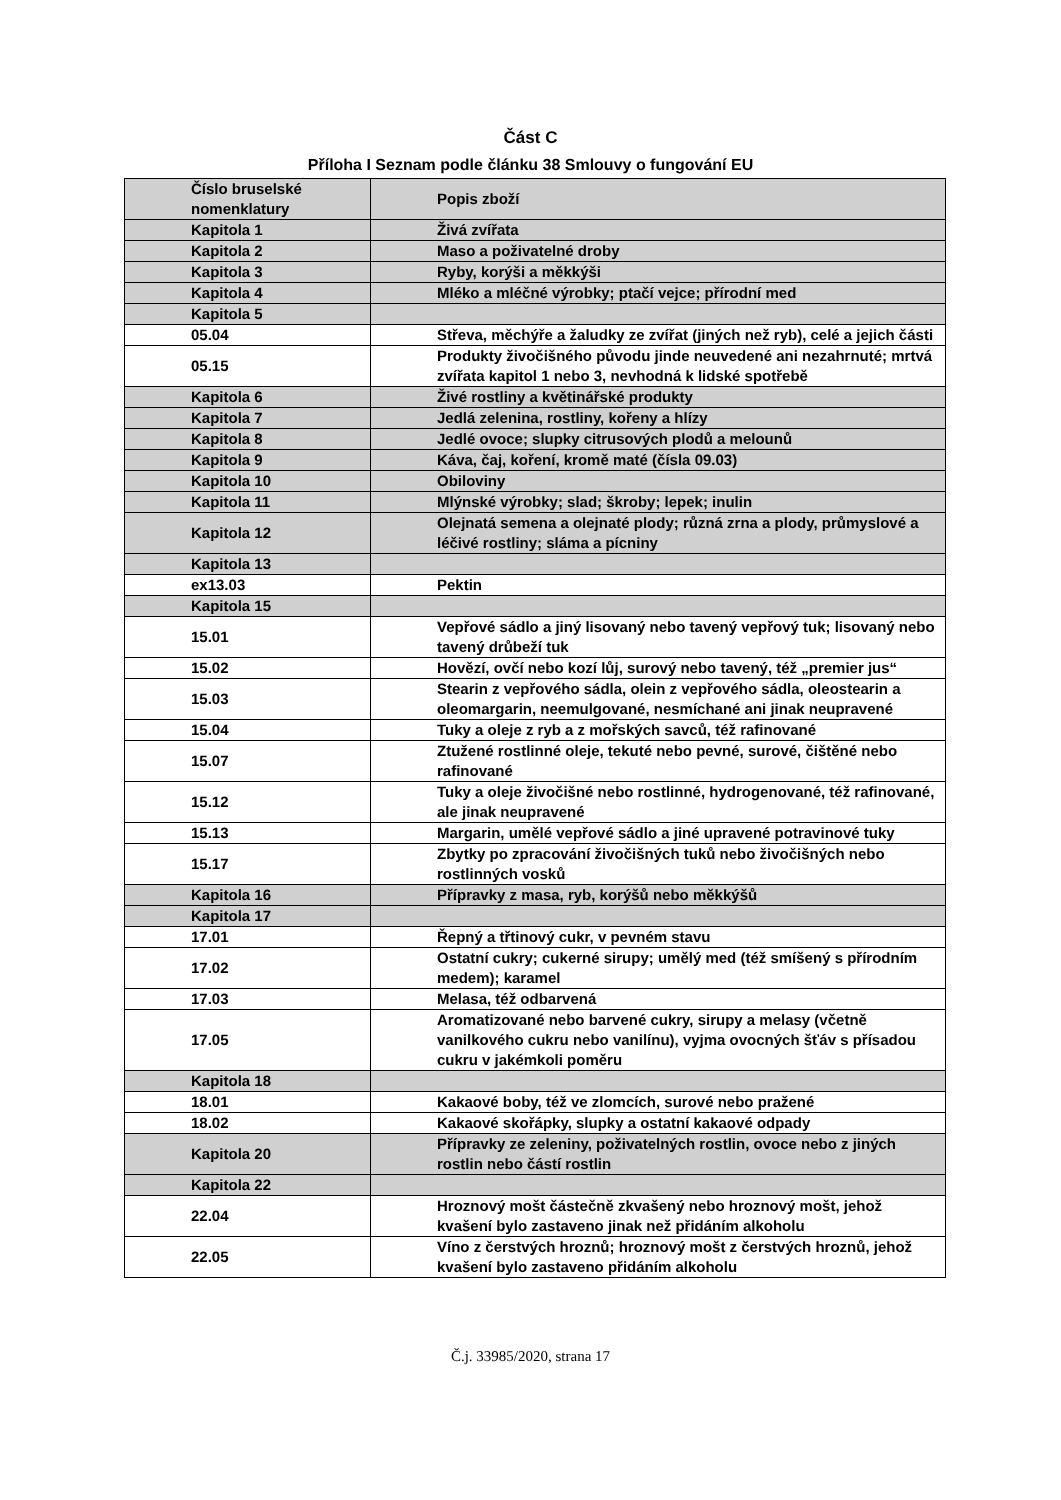Část C
Příloha I Seznam podle článku 38 Smlouvy o fungování EU
| Číslo bruselské nomenklatury | Popis zboží |
| --- | --- |
| Kapitola 1 | Živá zvířata |
| Kapitola 2 | Maso a poživatelné droby |
| Kapitola 3 | Ryby, korýši a měkkýši |
| Kapitola 4 | Mléko a mléčné výrobky; ptačí vejce; přírodní med |
| Kapitola 5 | |
| 05.04 | Střeva, měchýře a žaludky ze zvířat (jiných než ryb), celé a jejich části |
| 05.15 | Produkty živočišného původu jinde neuvedené ani nezahrnuté; mrtvá zvířata kapitol 1 nebo 3, nevhodná k lidské spotřebě |
| Kapitola 6 | Živé rostliny a květinářské produkty |
| Kapitola 7 | Jedlá zelenina, rostliny, kořeny a hlízy |
| Kapitola 8 | Jedlé ovoce; slupky citrusových plodů a melounů |
| Kapitola 9 | Káva, čaj, koření, kromě maté (čísla 09.03) |
| Kapitola 10 | Obiloviny |
| Kapitola 11 | Mlýnské výrobky; slad; škroby; lepek; inulin |
| Kapitola 12 | Olejnatá semena a olejnaté plody; různá zrna a plody, průmyslové a léčivé rostliny; sláma a pícniny |
| Kapitola 13 | |
| ex13.03 | Pektin |
| Kapitola 15 | |
| 15.01 | Vepřové sádlo a jiný lisovaný nebo tavený vepřový tuk; lisovaný nebo tavený drůbeží tuk |
| 15.02 | Hovězí, ovčí nebo kozí lůj, surový nebo tavený, též „premier jus“ |
| 15.03 | Stearin z vepřového sádla, olein z vepřového sádla, oleostearin a oleomargarin, neemulgované, nesmíchané ani jinak neupravené |
| 15.04 | Tuky a oleje z ryb a z mořských savců, též rafinované |
| 15.07 | Ztužené rostlinné oleje, tekuté nebo pevné, surové, čištěné nebo rafinované |
| 15.12 | Tuky a oleje živočišné nebo rostlinné, hydrogenované, též rafinované, ale jinak neupravené |
| 15.13 | Margarin, umělé vepřové sádlo a jiné upravené potravinové tuky |
| 15.17 | Zbytky po zpracování živočišných tuků nebo živočišných nebo rostlinných vosků |
| Kapitola 16 | Přípravky z masa, ryb, korýšů nebo měkkýšů |
| Kapitola 17 | |
| 17.01 | Řepný a třtinový cukr, v pevném stavu |
| 17.02 | Ostatní cukry; cukerné sirupy; umělý med (též smíšený s přírodním medem); karamel |
| 17.03 | Melasa, též odbarvená |
| 17.05 | Aromatizované nebo barvené cukry, sirupy a melasy (včetně vanilkového cukru nebo vanilínu), vyjma ovocných šťáv s přísadou cukru v jakémkoli poměru |
| Kapitola 18 | |
| 18.01 | Kakaové boby, též ve zlomcích, surové nebo pražené |
| 18.02 | Kakaové skořápky, slupky a ostatní kakaové odpady |
| Kapitola 20 | Přípravky ze zeleniny, poživatelných rostlin, ovoce nebo z jiných rostlin nebo částí rostlin |
| Kapitola 22 | |
| 22.04 | Hroznový mošt částečně zkvašený nebo hroznový mošt, jehož kvašení bylo zastaveno jinak než přidáním alkoholu |
| 22.05 | Víno z čerstvých hroznů; hroznový mošt z čerstvých hroznů, jehož kvašení bylo zastaveno přidáním alkoholu |
Č.j. 33985/2020, strana 17